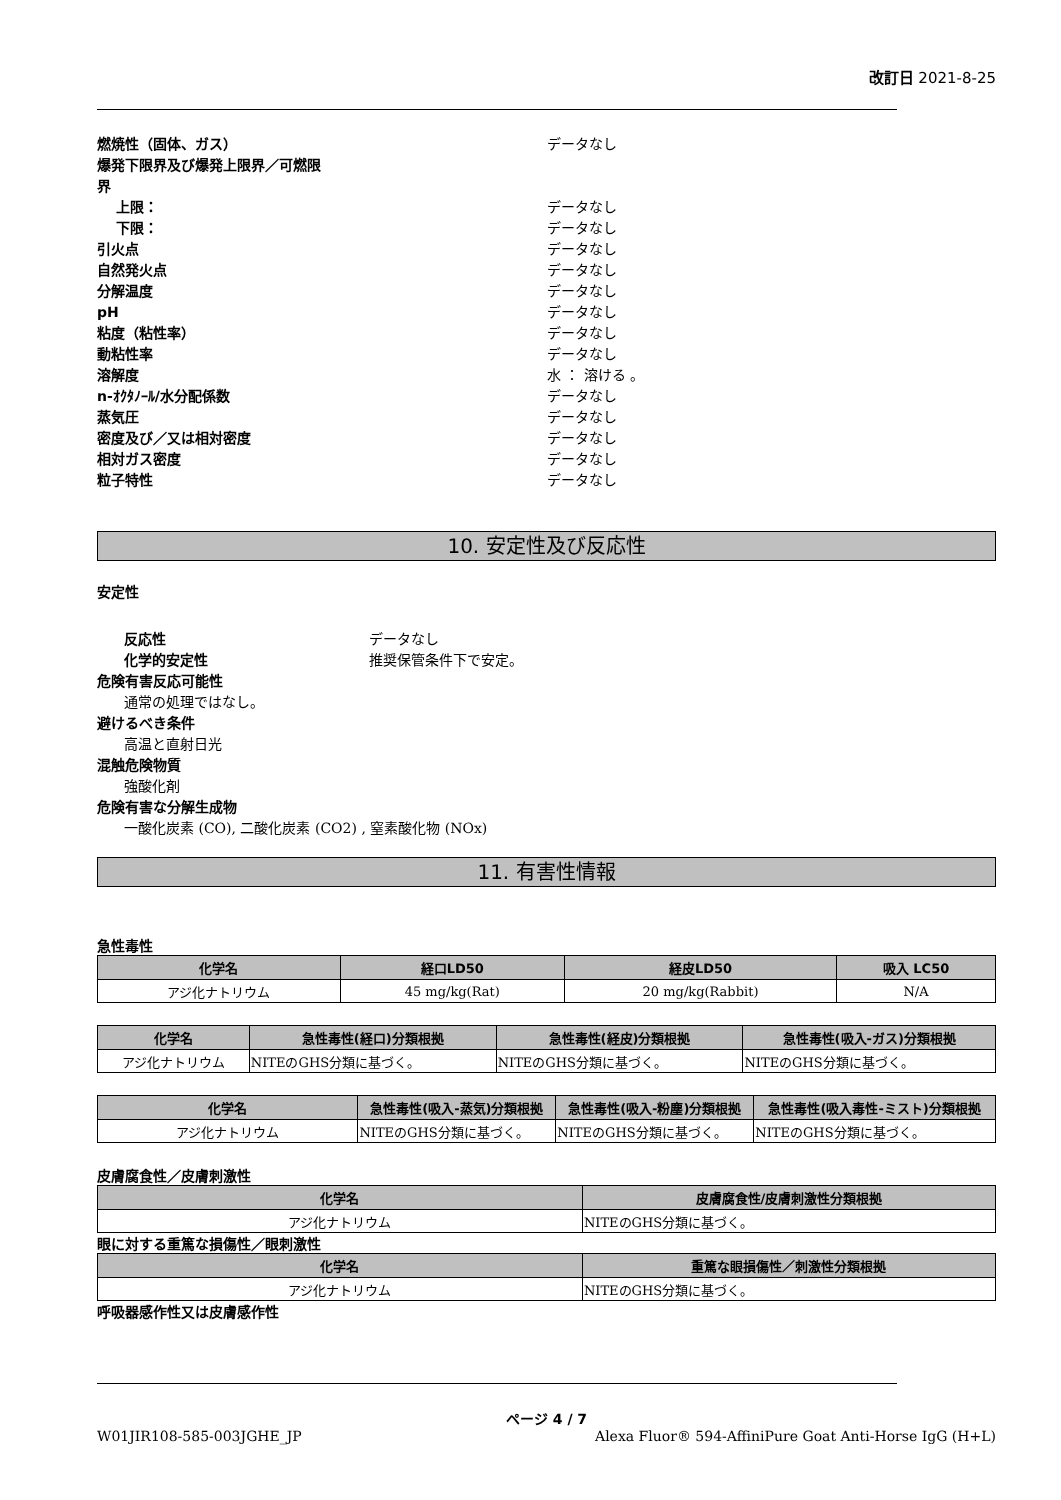改訂日 2021-8-25
燃焼性（固体、ガス） データなし
爆発下限界及び爆発上限界／可燃限
界
上限： データなし
下限： データなし
引火点 データなし
自然発火点 データなし
分解温度 データなし
pH データなし
粘度（粘性率） データなし
動粘性率 データなし
溶解度 水 ： 溶ける 。
n-ｵｸﾀﾉｰﾙ/水分配係数 データなし
蒸気圧 データなし
密度及び／又は相対密度 データなし
相対ガス密度 データなし
粒子特性 データなし
10. 安定性及び反応性
安定性
反応性 データなし
化学的安定性 推奨保管条件下で安定。
危険有害反応可能性
通常の処理ではなし。
避けるべき条件
高温と直射日光
混触危険物質
強酸化剤
危険有害な分解生成物
一酸化炭素 (CO), 二酸化炭素 (CO2) , 窒素酸化物 (NOx)
11. 有害性情報
急性毒性
| 化学名 | 経口LD50 | 経皮LD50 | 吸入 LC50 |
| --- | --- | --- | --- |
| アジ化ナトリウム | 45 mg/kg(Rat) | 20 mg/kg(Rabbit) | N/A |
| 化学名 | 急性毒性(経口)分類根拠 | 急性毒性(経皮)分類根拠 | 急性毒性(吸入-ガス)分類根拠 |
| --- | --- | --- | --- |
| アジ化ナトリウム | NITEのGHS分類に基づく。 | NITEのGHS分類に基づく。 | NITEのGHS分類に基づく。 |
| 化学名 | 急性毒性(吸入-蒸気)分類根拠 | 急性毒性(吸入-粉塵)分類根拠 | 急性毒性(吸入毒性-ミスト)分類根拠 |
| --- | --- | --- | --- |
| アジ化ナトリウム | NITEのGHS分類に基づく。 | NITEのGHS分類に基づく。 | NITEのGHS分類に基づく。 |
皮膚腐食性／皮膚刺激性
| 化学名 | 皮膚腐食性/皮膚刺激性分類根拠 |
| --- | --- |
| アジ化ナトリウム | NITEのGHS分類に基づく。 |
眼に対する重篤な損傷性／眼刺激性
| 化学名 | 重篤な眼損傷性／刺激性分類根拠 |
| --- | --- |
| アジ化ナトリウム | NITEのGHS分類に基づく。 |
呼吸器感作性又は皮膚感作性
ページ 4 / 7
W01JIR108-585-003JGHE_JP Alexa Fluor® 594-AffiniPure Goat Anti-Horse IgG (H+L)